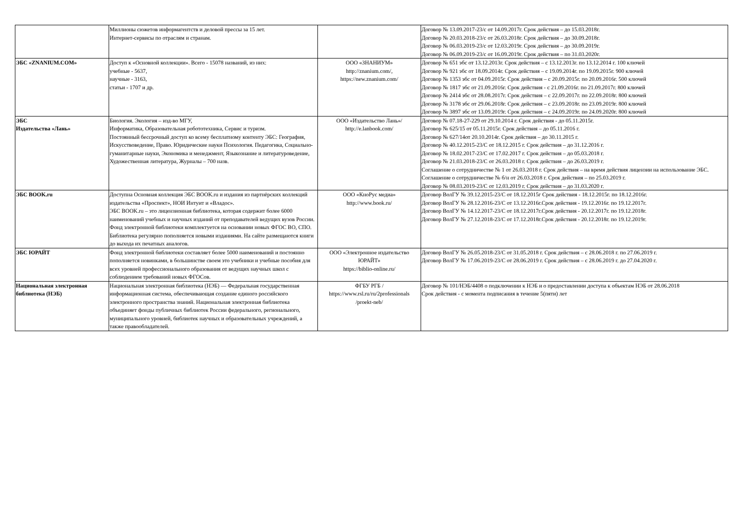| | Миллионы сюжетов информагентств и деловой прессы за 15 лет. Интернет-сервисы по отраслям и странам. | | Договор № 13.09.2017-23/с от 14.09.2017г. Срок действия – до 15.03.2018г. Договор № 20.03.2018-23/с от 26.03.2018г. Срок действия – до 30.09.2018г. Договор № 06.03.2019-23/с от 12.03.2019г. Срок действия – до 30.09.2019г. Договор № 06.09.2019-23/с от 16.09.2019г. Срок действия – по 31.03.2020г. |
| ЭБС «ZNANIUM.COM» | Доступ к «Основной коллекции». Всего - 15078 названий, из них: учебные - 5637, научные - 3163, статьи - 1707 и др. | ООО «ЗНАНИУМ» http://znanium.com/, https://new.znanium.com/ | Договор № 651 эбс от 13.12.2013г. Срок действия – с 13.12.2013г. по 13.12.2014 г. 100 ключей Договор № 921 эбс от 18.09.2014г. Срок действия – с 19.09.2014г. по 19.09.2015г. 900 ключей Договор № 1353 эбс от 04.09.2015г. Срок действия – с 20.09.2015г. по 20.09.2016г. 500 ключей Договор № 1817 эбс от 21.09.2016г. Срок действия - с 21.09.2016г. по 21.09.2017г. 800 ключей Договор № 2414 эбс от 28.08.2017г. Срок действия – с 22.09.2017г. по 22.09.2018г. 800 ключей Договор № 3178 эбс от 29.06.2018г. Срок действия – с 23.09.2018г. по 23.09.2019г. 800 ключей Договор № 3897 эбс от 13.09.2019г. Срок действия – с 24.09.2019г. по 24.09.2020г. 800 ключей |
| ЭБС Издательства «Лань» | Биология. Экология – изд-во МГУ, Информатика, Образовательная робототехника, Сервис и туризм. Постоянный бессрочный доступ ко всему бесплатному контенту ЭБС: География, Искусствоведение, Право. Юридические науки Психология. Педагогика, Социально-гуманитарные науки, Экономика и менеджмент, Языкознание и литературоведение, Художественная литература, Журналы – 700 назв. | ООО «Издательство Лань»/ http://e.lanbook.com/ | Договор № 07.18-27-229 от 29.10.2014 г. Срок действия - до 05.11.2015г. Договор № 625/15 от 05.11.2015г. Срок действия – до 05.11.2016 г. Договор № 627/14от 20.10.2014г. Срок действия – до 30.11.2015 г. Договор № 40.12.2015-23/С от 18.12.2015 г. Срок действия – до 31.12.2016 г. Договор № 18.02.2017-23/С от 17.02.2017 г. Срок действия – до 05.03.2018 г. Договор № 21.03.2018-23/С от 26.03.2018 г. Срок действия – до 26.03.2019 г. Соглашение о сотрудничестве № 1 от 26.03.2018 г. Срок действия – на время действия лицензии на использование ЭБС. Соглашение о сотрудничестве № б/н от 26.03.2018 г. Срок действия – по 25.03.2019 г. Договор № 08.03.2019-23/С от 12.03.2019 г. Срок действия – до 31.03.2020 г. |
| ЭБС BOOK.ru | Доступна Основная коллекция ЭБС BOOK.ru и издания из партнёрских коллекций издательства «Проспект», НОИ Интуит и «Владос». ЭБС BOOK.ru – это лицензионная библиотека, которая содержит более 6000 наименований учебных и научных изданий от преподавателей ведущих вузов России. Фонд электронной библиотеки комплектуется на основании новых ФГОС ВО, СПО. Библиотека регулярно пополняется новыми изданиями. На сайте размещаются книги до выхода их печатных аналогов. | ООО «КноРус медиа» http://www.book.ru/ | Договор ВолГУ № 39.12.2015-23/С от 18.12.2015г Срок действия - 18.12.2015г. по 18.12.2016г. Договор ВолГУ № 28.12.2016-23/С от 13.12.2016г.Срок действия - 19.12.2016г. по 19.12.2017г. Договор ВолГУ № 14.12.2017-23/С от 18.12.2017г.Срок действия - 20.12.2017г. по 19.12.2018г. Договор ВолГУ № 27.12.2018-23/С от 17.12.2018г.Срок действия - 20.12.2018г. по 19.12.2019г. |
| ЭБС ЮРАЙТ | Фонд электронной библиотеки составляет более 5000 наименований и постоянно пополняется новинками, в большинстве своем это учебники и учебные пособия для всех уровней профессионального образования от ведущих научных школ с соблюдением требований новых ФГОСов. | ООО «Электронное издательство ЮРАЙТ» https://biblio-online.ru/ | Договор ВолГУ № 26.05.2018-23/С от 31.05.2018 г. Срок действия – с 28.06.2018 г. по 27.06.2019 г. Договор ВолГУ № 17.06.2019-23/С от 28.06.2019 г. Срок действия – с 28.06.2019 г. до 27.04.2020 г. |
| Национальная электронная библиотека (НЭБ) | Национальная электронная библиотека (НЭБ) — Федеральная государственная информационная система, обеспечивающая создание единого российского электронного пространства знаний. Национальная электронная библиотека объединяет фонды публичных библиотек России федерального, регионального, муниципального уровней, библиотек научных и образовательных учреждений, а также правообладателей. | ФГБУ РГБ / https://www.rsl.ru/ru/2professionals /proekt-neb/ | Договор № 101/НЭБ/4408 о подключении к НЭБ и о предоставлении доступа к объектам НЭБ от 28.06.2018 Срок действия - с момента подписания в течение 5(пяти) лет |